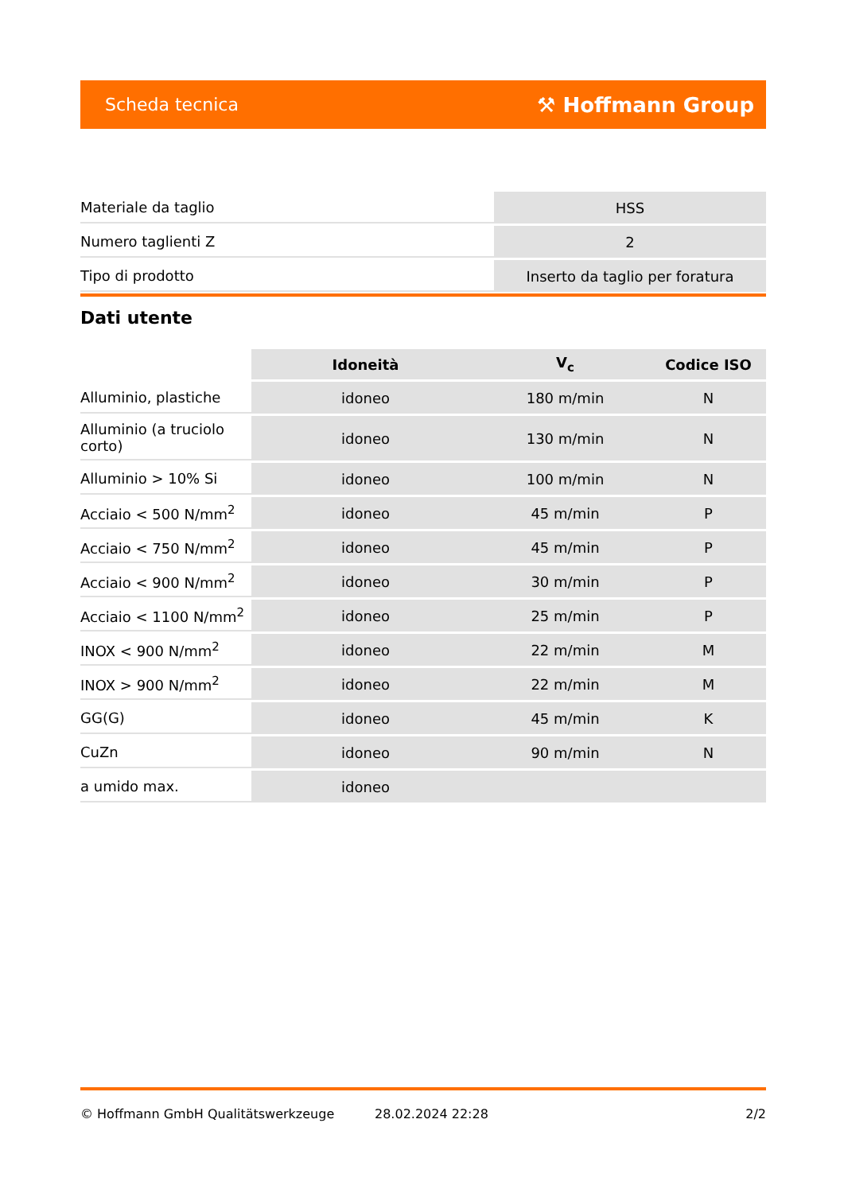Scheda tecnica ⚒ Hoffmann Group
| Materiale da taglio | HSS |
| Numero taglienti Z | 2 |
| Tipo di prodotto | Inserto da taglio per foratura |
Dati utente
| | Idoneità | V<sub>c</sub> | Codice ISO |
| --- | --- | --- | --- |
| Alluminio, plastiche | idoneo | 180 m/min | N |
| Alluminio (a truciolo corto) | idoneo | 130 m/min | N |
| Alluminio > 10% Si | idoneo | 100 m/min | N |
| Acciaio < 500 N/mm<sup>2</sup> | idoneo | 45 m/min | P |
| Acciaio < 750 N/mm<sup>2</sup> | idoneo | 45 m/min | P |
| Acciaio < 900 N/mm<sup>2</sup> | idoneo | 30 m/min | P |
| Acciaio < 1100 N/mm<sup>2</sup> | idoneo | 25 m/min | P |
| INOX < 900 N/mm<sup>2</sup> | idoneo | 22 m/min | M |
| INOX > 900 N/mm<sup>2</sup> | idoneo | 22 m/min | M |
| GG(G) | idoneo | 45 m/min | K |
| CuZn | idoneo | 90 m/min | N |
| a umido max. | idoneo | | |
© Hoffmann GmbH Qualitätswerkzeuge 28.02.2024 22:28 2/2